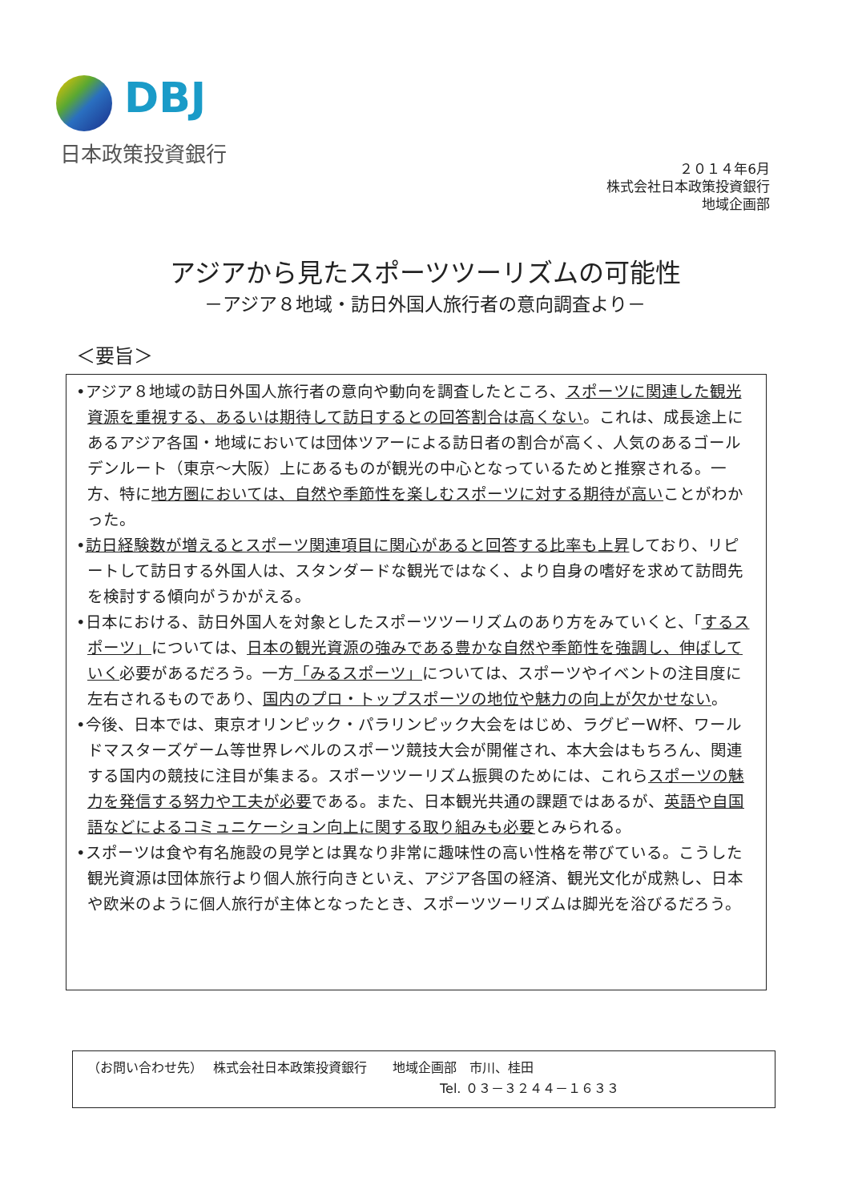DBJ
日本政策投資銀行
２０１４年6月
株式会社日本政策投資銀行
地域企画部
アジアから見たスポーツツーリズムの可能性
－アジア８地域・訪日外国人旅行者の意向調査より－
＜要旨＞
•アジア８地域の訪日外国人旅行者の意向や動向を調査したところ、スポーツに関連した観光資源を重視する、あるいは期待して訪日するとの回答割合は高くない。これは、成長途上にあるアジア各国・地域においては団体ツアーによる訪日者の割合が高く、人気のあるゴールデンルート（東京～大阪）上にあるものが観光の中心となっているためと推察される。一方、特に地方圏においては、自然や季節性を楽しむスポーツに対する期待が高いことがわかった。
•訪日経験数が増えるとスポーツ関連項目に関心があると回答する比率も上昇しており、リピートして訪日する外国人は、スタンダードな観光ではなく、より自身の嗜好を求めて訪問先を検討する傾向がうかがえる。
•日本における、訪日外国人を対象としたスポーツツーリズムのあり方をみていくと、「するスポーツ」については、日本の観光資源の強みである豊かな自然や季節性を強調し、伸ばしていく必要があるだろう。一方「みるスポーツ」については、スポーツやイベントの注目度に左右されるものであり、国内のプロ・トップスポーツの地位や魅力の向上が欠かせない。
•今後、日本では、東京オリンピック・パラリンピック大会をはじめ、ラグビーW杯、ワールドマスターズゲーム等世界レベルのスポーツ競技大会が開催され、本大会はもちろん、関連する国内の競技に注目が集まる。スポーツツーリズム振興のためには、これらスポーツの魅力を発信する努力や工夫が必要である。また、日本観光共通の課題ではあるが、英語や自国語などによるコミュニケーション向上に関する取り組みも必要とみられる。
•スポーツは食や有名施設の見学とは異なり非常に趣味性の高い性格を帯びている。こうした観光資源は団体旅行より個人旅行向きといえ、アジア各国の経済、観光文化が成熟し、日本や欧米のように個人旅行が主体となったとき、スポーツツーリズムは脚光を浴びるだろう。
（お問い合わせ先）　 株式会社日本政策投資銀行　　地域企画部　市川、桂田
Tel. ０３－３２４４－１６３３